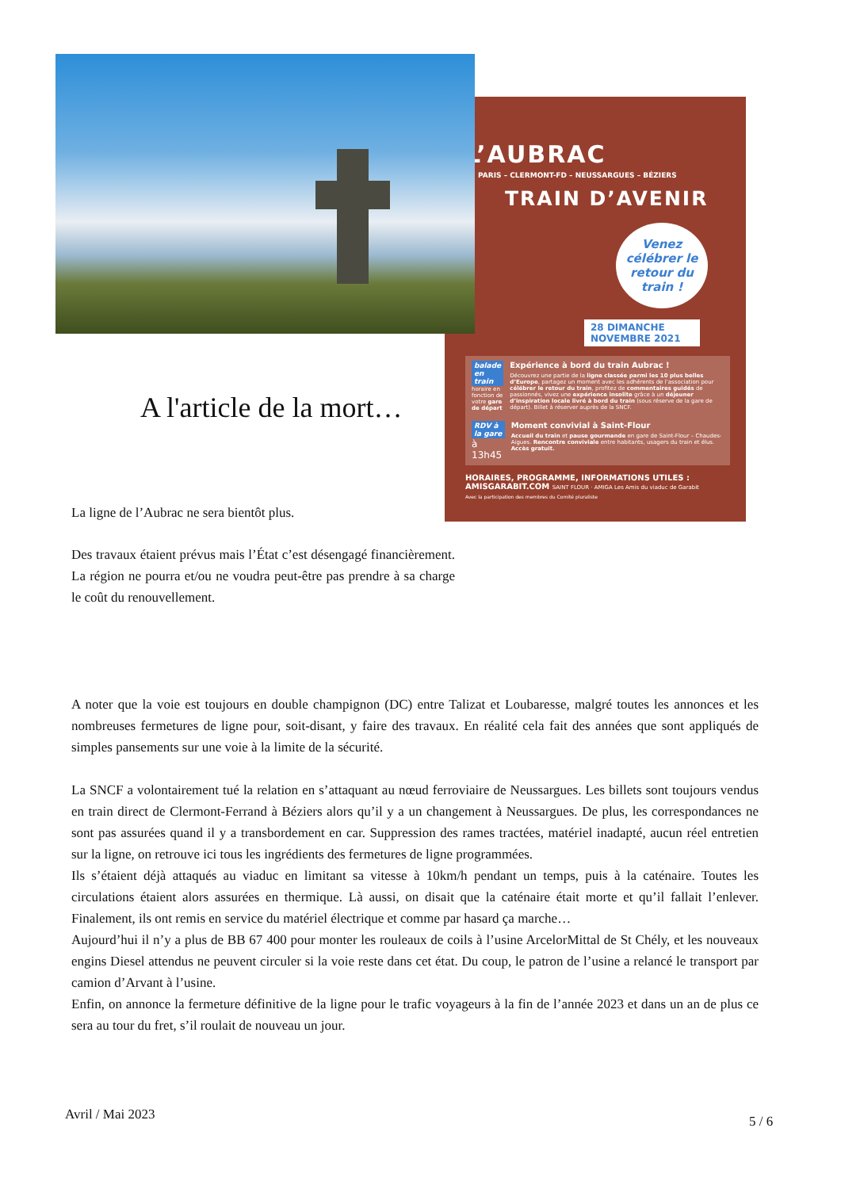A l'article de la mort…
La ligne de l’Aubrac ne sera bientôt plus.
Des travaux étaient prévus mais l’État c’est désengagé financièrement. La région ne pourra et/ou ne voudra peut-être pas prendre à sa charge le coût du renouvellement.
L’AUBRAC
PARIS – CLERMONT-FD – NEUSSARGUES – BÉZIERS
TRAIN D’AVENIR
Venez célébrer le retour du train !
28 DIMANCHE NOVEMBRE 2021
balade en train
horaire en fonction de votre gare de départ
Expérience à bord du train Aubrac !
Découvrez une partie de la ligne classée parmi les 10 plus belles d’Europe, partagez un moment avec les adhérents de l’association pour célébrer le retour du train, profitez de commentaires guidés de passionnés, vivez une expérience insolite grâce à un déjeuner d’inspiration locale livré à bord du train (sous réserve de la gare de départ). Billet à réserver auprès de la SNCF.
RDV à la gare
à 13h45
Moment convivial à Saint-Flour
Accueil du train et pause gourmande en gare de Saint-Flour – Chaudes-Aigues. Rencontre conviviale entre habitants, usagers du train et élus. Accès gratuit.
HORAIRES, PROGRAMME, INFORMATIONS UTILES :
AMISGARABIT.COM SAINT FLOUR · AMIGA Les Amis du viaduc de Garabit
Avec la participation des membres du Comité pluraliste
A noter que la voie est toujours en double champignon (DC) entre Talizat et Loubaresse, malgré toutes les annonces et les nombreuses fermetures de ligne pour, soit-disant, y faire des travaux. En réalité cela fait des années que sont appliqués de simples pansements sur une voie à la limite de la sécurité.
La SNCF a volontairement tué la relation en s’attaquant au nœud ferroviaire de Neussargues. Les billets sont toujours vendus en train direct de Clermont-Ferrand à Béziers alors qu’il y a un changement à Neussargues. De plus, les correspondances ne sont pas assurées quand il y a transbordement en car. Suppression des rames tractées, matériel inadapté, aucun réel entretien sur la ligne, on retrouve ici tous les ingrédients des fermetures de ligne programmées.
Ils s’étaient déjà attaqués au viaduc en limitant sa vitesse à 10km/h pendant un temps, puis à la caténaire. Toutes les circulations étaient alors assurées en thermique. Là aussi, on disait que la caténaire était morte et qu’il fallait l’enlever. Finalement, ils ont remis en service du matériel électrique et comme par hasard ça marche…
Aujourd’hui il n’y a plus de BB 67 400 pour monter les rouleaux de coils à l’usine ArcelorMittal de St Chély, et les nouveaux engins Diesel attendus ne peuvent circuler si la voie reste dans cet état. Du coup, le patron de l’usine a relancé le transport par camion d’Arvant à l’usine.
Enfin, on annonce la fermeture définitive de la ligne pour le trafic voyageurs à la fin de l’année 2023 et dans un an de plus ce sera au tour du fret, s’il roulait de nouveau un jour.
Avril / Mai 2023 5 / 6